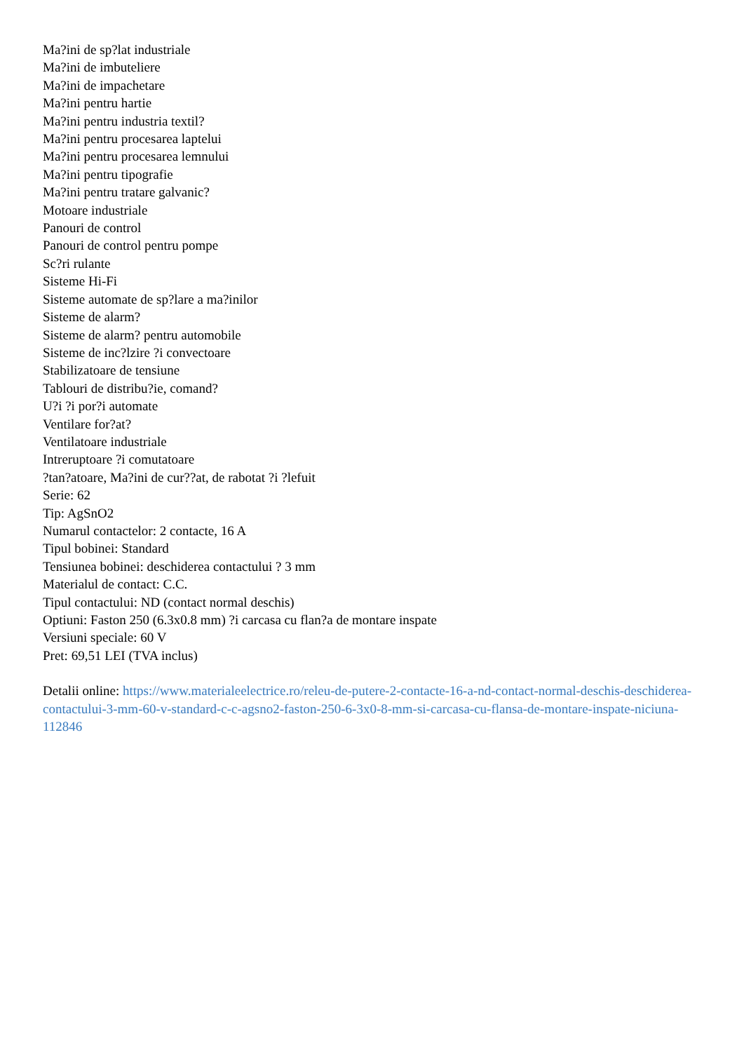Ma?ini de sp?lat industriale
Ma?ini de imbuteliere
Ma?ini de impachetare
Ma?ini pentru hartie
Ma?ini pentru industria textil?
Ma?ini pentru procesarea laptelui
Ma?ini pentru procesarea lemnului
Ma?ini pentru tipografie
Ma?ini pentru tratare galvanic?
Motoare industriale
Panouri de control
Panouri de control pentru pompe
Sc?ri rulante
Sisteme Hi-Fi
Sisteme automate de sp?lare a ma?inilor
Sisteme de alarm?
Sisteme de alarm? pentru automobile
Sisteme de inc?lzire ?i convectoare
Stabilizatoare de tensiune
Tablouri de distribu?ie, comand?
U?i ?i por?i automate
Ventilare for?at?
Ventilatoare industriale
Intreruptoare ?i comutatoare
?tan?atoare, Ma?ini de cur??at, de rabotat ?i ?lefuit
Serie: 62
Tip: AgSnO2
Numarul contactelor: 2 contacte, 16 A
Tipul bobinei: Standard
Tensiunea bobinei: deschiderea contactului ? 3 mm
Materialul de contact: C.C.
Tipul contactului: ND (contact normal deschis)
Optiuni: Faston 250 (6.3x0.8 mm) ?i carcasa cu flan?a de montare inspate
Versiuni speciale: 60 V
Pret: 69,51 LEI (TVA inclus)
Detalii online: https://www.materialeelectrice.ro/releu-de-putere-2-contacte-16-a-nd-contact-normal-deschis-deschiderea-contactului-3-mm-60-v-standard-c-c-agsno2-faston-250-6-3x0-8-mm-si-carcasa-cu-flansa-de-montare-inspate-niciuna-112846